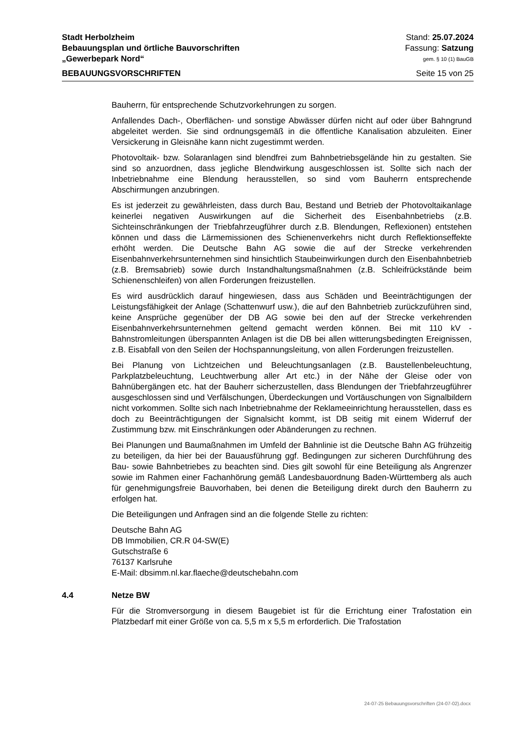Stadt Herbolzheim Stand: 25.07.2024
Bebauungsplan und örtliche Bauvorschriften Fassung: Satzung
„Gewerbepark Nord“gem. § 10 (1) BauGB
BEBAUUNGSVORSCHRIFTEN Seite 15 von 25
Bauherrn, für entsprechende Schutzvorkehrungen zu sorgen.
Anfallendes Dach-, Oberflächen- und sonstige Abwässer dürfen nicht auf oder über Bahngrund abgeleitet werden. Sie sind ordnungsgemäß in die öffentliche Kanalisation abzuleiten. Einer Versickerung in Gleisnähe kann nicht zugestimmt werden.
Photovoltaik- bzw. Solaranlagen sind blendfrei zum Bahnbetriebsgelände hin zu gestalten. Sie sind so anzuordnen, dass jegliche Blendwirkung ausgeschlossen ist. Sollte sich nach der Inbetriebnahme eine Blendung herausstellen, so sind vom Bauherrn entsprechende Abschirmungen anzubringen.
Es ist jederzeit zu gewährleisten, dass durch Bau, Bestand und Betrieb der Photovoltaikanlage keinerlei negativen Auswirkungen auf die Sicherheit des Eisenbahnbetriebs (z.B. Sichteinschränkungen der Triebfahrzeugführer durch z.B. Blendungen, Reflexionen) entstehen können und dass die Lärmemissionen des Schienenverkehrs nicht durch Reflektionseffekte erhöht werden. Die Deutsche Bahn AG sowie die auf der Strecke verkehrenden Eisenbahnverkehrsunternehmen sind hinsichtlich Staubeinwirkungen durch den Eisenbahnbetrieb (z.B. Bremsabrieb) sowie durch Instandhaltungsmaßnahmen (z.B. Schleifrückstände beim Schienenschleifen) von allen Forderungen freizustellen.
Es wird ausdrücklich darauf hingewiesen, dass aus Schäden und Beeinträchtigungen der Leistungsfähigkeit der Anlage (Schattenwurf usw.), die auf den Bahnbetrieb zurückzuführen sind, keine Ansprüche gegenüber der DB AG sowie bei den auf der Strecke verkehrenden Eisenbahnverkehrsunternehmen geltend gemacht werden können. Bei mit 110 kV - Bahnstromleitungen überspannten Anlagen ist die DB bei allen witterungsbedingten Ereignissen, z.B. Eisabfall von den Seilen der Hochspannungsleitung, von allen Forderungen freizustellen.
Bei Planung von Lichtzeichen und Beleuchtungsanlagen (z.B. Baustellenbeleuchtung, Parkplatzbeleuchtung, Leuchtwerbung aller Art etc.) in der Nähe der Gleise oder von Bahnübergängen etc. hat der Bauherr sicherzustellen, dass Blendungen der Triebfahrzeugführer ausgeschlossen sind und Verfälschungen, Überdeckungen und Vortäuschungen von Signalbildern nicht vorkommen. Sollte sich nach Inbetriebnahme der Reklameeinrichtung herausstellen, dass es doch zu Beeinträchtigungen der Signalsicht kommt, ist DB seitig mit einem Widerruf der Zustimmung bzw. mit Einschränkungen oder Abänderungen zu rechnen.
Bei Planungen und Baumaßnahmen im Umfeld der Bahnlinie ist die Deutsche Bahn AG frühzeitig zu beteiligen, da hier bei der Bauausführung ggf. Bedingungen zur sicheren Durchführung des Bau- sowie Bahnbetriebes zu beachten sind. Dies gilt sowohl für eine Beteiligung als Angrenzer sowie im Rahmen einer Fachanhörung gemäß Landesbauordnung Baden-Württemberg als auch für genehmigungsfreie Bauvorhaben, bei denen die Beteiligung direkt durch den Bauherrn zu erfolgen hat.
Die Beteiligungen und Anfragen sind an die folgende Stelle zu richten:
Deutsche Bahn AG
DB Immobilien, CR.R 04-SW(E)
Gutschstraße 6
76137 Karlsruhe
E-Mail: dbsimm.nl.kar.flaeche@deutschebahn.com
4.4 Netze BW
Für die Stromversorgung in diesem Baugebiet ist für die Errichtung einer Trafostation ein Platzbedarf mit einer Größe von ca. 5,5 m x 5,5 m erforderlich. Die Trafostation
24-07-25 Bebauungsvorschriften (24-07-02).docx